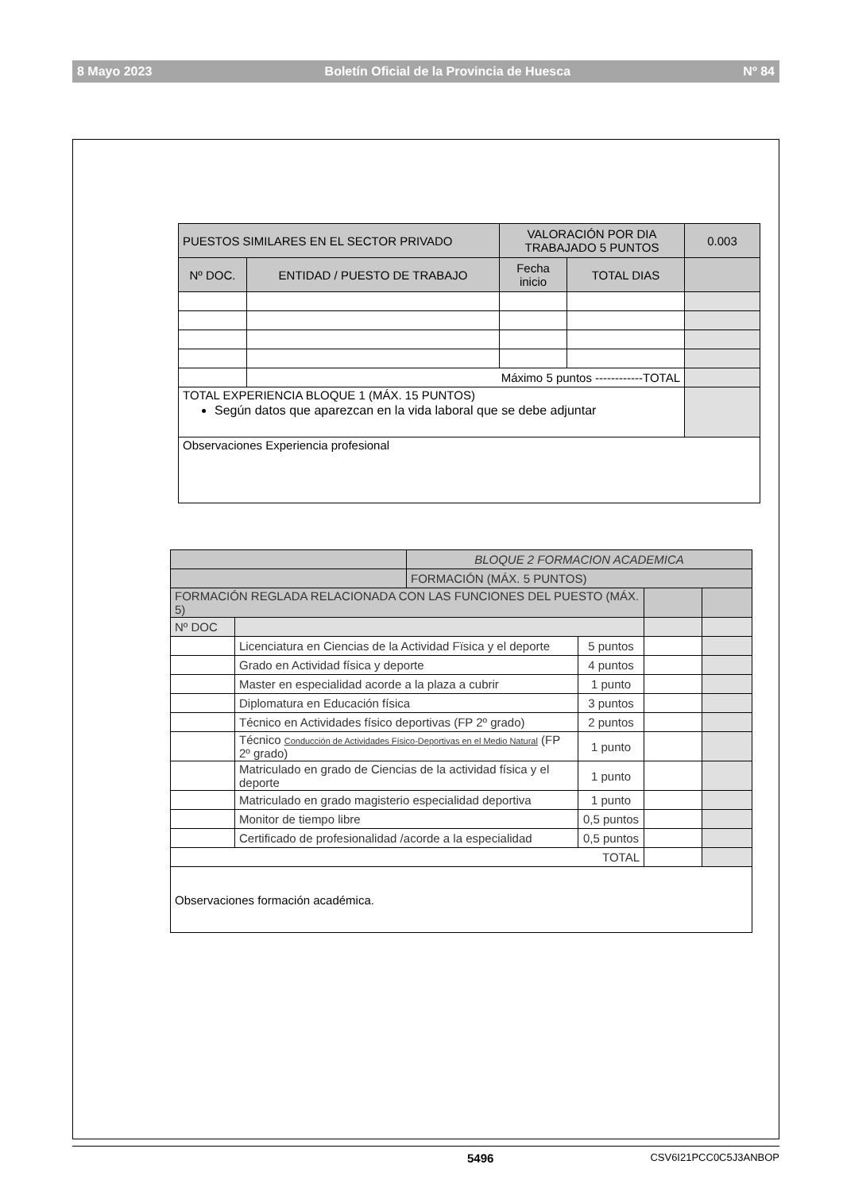8 Mayo 2023 Boletín Oficial de la Provincia de Huesca Nº 84
| PUESTOS SIMILARES EN EL SECTOR PRIVADO | | VALORACIÓN POR DIA TRABAJADO 5 PUNTOS | | 0.003 |
| Nº DOC. | ENTIDAD / PUESTO DE TRABAJO | Fecha inicio | TOTAL DIAS | |
| | Máximo 5 puntos ------------TOTAL | | | |
| TOTAL EXPERIENCIA BLOQUE 1 (MÁX. 15 PUNTOS) Según datos que aparezcan en la vida laboral que se debe adjuntar | | | | |
| Observaciones Experiencia profesional | | | | |
| | | BLOQUE 2 FORMACION ACADEMICA | | | |
| | | FORMACIÓN (MÁX. 5 PUNTOS) | | | |
| FORMACIÓN REGLADA RELACIONADA CON LAS FUNCIONES DEL PUESTO (MÁX. 5) | | | | | |
| Nº DOC | | | | | |
| | Licenciatura en Ciencias de la Actividad Fïsica y el deporte | | 5 puntos | | |
| | Grado en Actividad física y deporte | | 4 puntos | | |
| | Master en especialidad acorde a la plaza a cubrir | | 1 punto | | |
| | Diplomatura en Educación física | | 3 puntos | | |
| | Técnico en Actividades físico deportivas (FP 2º grado) | | 2 puntos | | |
| | Técnico Conducción de Actividades Físico-Deportivas en el Medio Natural (FP 2º grado) | | 1 punto | | |
| | Matriculado en grado de Ciencias de la actividad física y el deporte | | 1 punto | | |
| | Matriculado en grado magisterio especialidad deportiva | | 1 punto | | |
| | Monitor de tiempo libre | | 0,5 puntos | | |
| | Certificado de profesionalidad /acorde a la especialidad | | 0,5 puntos | | |
| TOTAL | | | | | |
| Observaciones formación académica. | | | | | |
5496 CSV6I21PCC0C5J3ANBOP